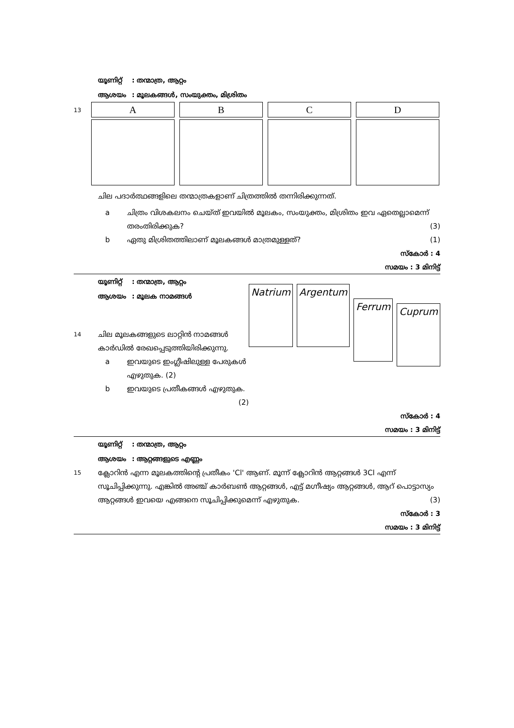യൂണിറ്റ്: തന്മാത്ര, ആറ്റം
ആശയം: മൂലകങ്ങൾ, സംയുക്തം, മിശ്രിതം
13
A B C D
ചില പദാർത്ഥങ്ങളിലെ തന്മാത്രകളാണ് ചിത്രത്തിൽ തന്നിരിക്കുന്നത്.
a ചിത്രം വിശകലനം ചെയ്ത് ഇവയിൽ മൂലകം, സംയുക്തം, മിശ്രിതം ഇവ ഏതെല്ലാമെന്ന് തരംതിരിക്കുക? (3)
b ഏതു മിശ്രിതത്തിലാണ് മൂലകങ്ങൾ മാത്രമുള്ളത്? (1)
സ്കോർ : 4
സമയം : 3 മിനിട്ട്
യൂണിറ്റ്: തന്മാത്ര, ആറ്റം
ആശയം: മൂലക നാമങ്ങൾ
14
ചില മൂലകങ്ങളുടെ ലാറ്റിൻ നാമങ്ങൾ കാർഡിൽ രേഖപ്പെടുത്തിയിരിക്കുന്നു.
a ഇവയുടെ ഇംഗ്ലീഷിലുള്ള പേരുകൾ എഴുതുക. (2)
b ഇവയുടെ പ്രതീകങ്ങൾ എഴുതുക. (2)
Natrium Argentum
Ferrum
Cuprum
സ്കോർ : 4
സമയം : 3 മിനിട്ട്
യൂണിറ്റ്: തന്മാത്ര, ആറ്റം
ആശയം: ആറ്റങ്ങളുടെ എണ്ണം
15
ക്ലോറിൻ എന്ന മൂലകത്തിന്റെ പ്രതീകം 'Cl' ആണ്. മൂന്ന് ക്ലോറിൻ ആറ്റങ്ങൾ 3Cl എന്ന് സൂചിപ്പിക്കുന്നു. എങ്കിൽ അഞ്ച് കാർബൺ ആറ്റങ്ങൾ, എട്ട് മഗ്നീഷ്യം ആറ്റങ്ങൾ, ആറ് പൊട്ടാസ്യം ആറ്റങ്ങൾ ഇവയെ എങ്ങനെ സൂചിപ്പിക്കുമെന്ന് എഴുതുക. (3)
സ്കോർ : 3
സമയം : 3 മിനിട്ട്